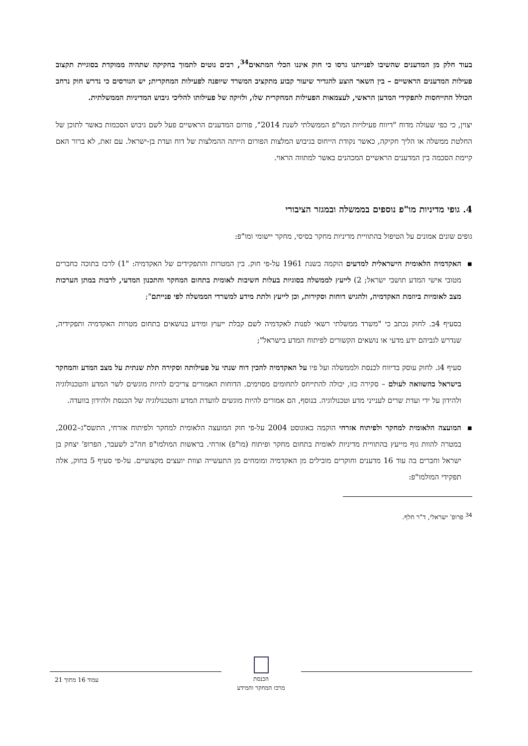בעוד חלק מן המדענים שהשיבו לפנייתנו גרסו כי חוק איננו הכלי המתאים<sup>34</sup>, רבים נוטים לתמוך בחקיקה שתהיה ממוקדת בסוגיית תקצוב פעילות המדענים הראשיים – בין השאר הוצע להגדיר שיעור קבוע מתקציב המשרד שיופנה לפעילות המחקרית; יש הגורסים כי נדרש חוק נרחב הכולל התייחסות לתפקידי המדען הראשי, לעצמאות הפעילות המחקרית שלו, ולזיקה של פעילותו להליכי גיבוש המדיניות הממשלתית.
יצוין, כי כפי שעולה מדוח "דיווח פעילויות המו"פ הממשלתי לשנת 2014", פורום המדענים הראשיים פעל לשם גיבוש הסכמות באשר לתוכן של החלטת ממשלה או הליך חקיקה, כאשר נקודת הייחוס בגיבוש המלצות הפורום הייתה ההמלצות של דוח ועדת בן-ישראל. עם זאת, לא ברור האם קיימת הסכמה בין המדענים הראשיים המכהנים באשר למתווה הראוי.
4. גופי מדיניות מו"פ נוספים בממשלה ובמגזר הציבורי
גופים שונים אמונים על הטיפול בהתוויית מדיניות מחקר בסיסי, מחקר יישומי ומו"פ:
▪ האקדמיה הלאומית הישראלית למדעים הוקמה בשנת 1961 על-פי חוק. בין המטרות והתפקידים של האקדמיה: "1) לרכז בתוכה כחברים מטובי אישי המדע תושבי ישראל; 2) לייעץ לממשלה בסוגיות בעלות חשיבות לאומית בתחום המחקר והתכנון המדעי, לרבות במתן הערכות מצב לאומיות ביוזמת האקדמיה, ולהגיש דוחות וסקירות, וכן לייעץ ולתת מידע למשרדי הממשלה לפי פנייתם";
בסעיף 4ב. לחוק נכתב כי "משרד ממשלתי רשאי לפנות לאקדמיה לשם קבלת ייעוץ ומידע בנושאים בתחום מטרות האקדמיה ותפקידיה, שנדרש לגביהם ידע מדעי או נושאים הקשורים לפיתוח המדע בישראל";
סעיף 4ג. לחוק עוסק בדיווח לכנסת ולממשלה ועל פיו על האקדמיה להכין דוח שנתי על פעילותה וסקירה תלת שנתית על מצב המדע והמחקר בישראל בהשוואה לעולם – סקירה כזו, יכולה להתייחס לתחומים מסוימים. הדוחות האמורים צריכים להיות מוגשים לשר המדע והטכנולוגיה ולהידון על ידי ועדת שרים לענייני מדע וטכנולוגיה. בנוסף, הם אמורים להיות מוגשים לוועדת המדע והטכנולוגיה של הכנסת ולהידון בוועדה.
▪ המועצה הלאומית למחקר ולפיתוח אזרחי הוקמה באוגוסט 2004 על-פי חוק המועצה הלאומית למחקר ולפיתוח אזרחי, התשס"ג–2002, במטרה להוות גוף מייעץ בהתוויית מדיניות לאומית בתחום מחקר ופיתוח (מו"פ) אזרחי. בראשות המולמו"פ חה"כ לשעבר, הפרופ' יצחק בן ישראל וחברים בה עוד 16 מדענים וחוקרים מובילים מן האקדמיה ומומחים מן התעשייה וצוות יועצים מקצועיים. על-פי סעיף 5 בחוק, אלה תפקידי המולמו"פ:
<sup>34</sup> פרופ' ישראלי, ד"ר חלף.
הכנסת
מרכז המחקר והמידע
עמוד 16 מתוך 21